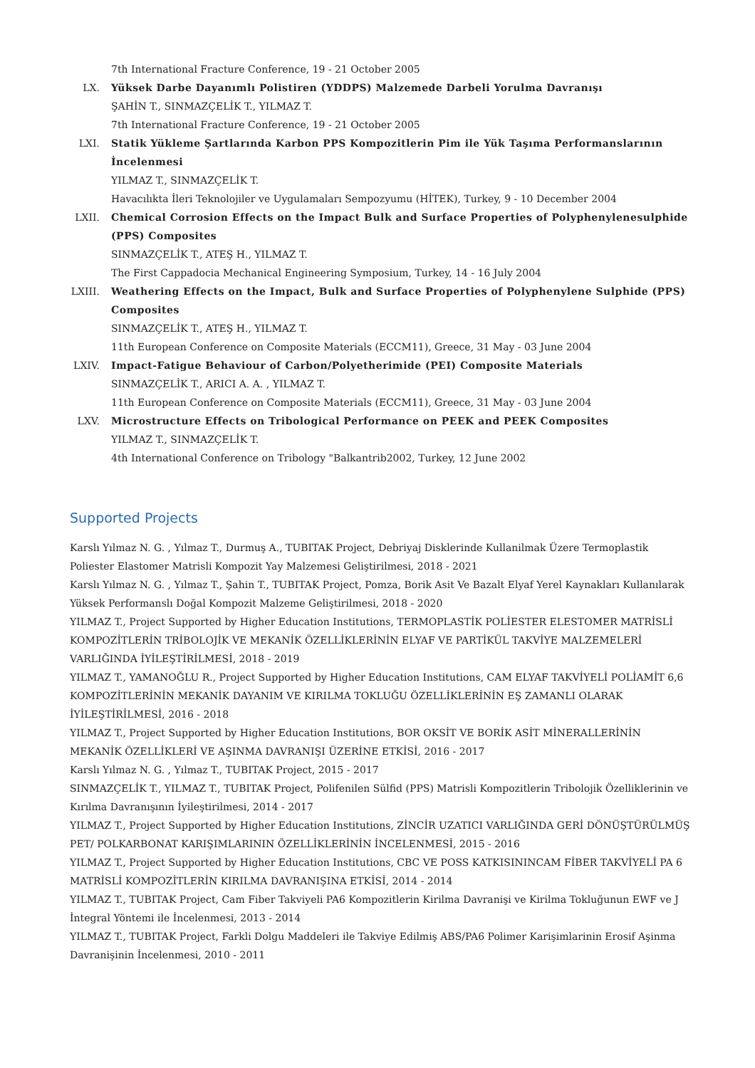7th International Fracture Conference, 19 - 21 October 2005
LX. Yüksek Darbe Dayanımlı Polistiren (YDDPS) Malzemede Darbeli Yorulma Davranışı
ŞAHİN T., SINMAZÇELİK T., YILMAZ T.
7th International Fracture Conference, 19 - 21 October 2005
LXI. Statik Yükleme Şartlarında Karbon PPS Kompozitlerin Pim ile Yük Taşıma Performanslarının İncelenmesi
YILMAZ T., SINMAZÇELİK T.
Havacılıkta İleri Teknolojiler ve Uygulamaları Sempozyumu (HİTEK), Turkey, 9 - 10 December 2004
LXII. Chemical Corrosion Effects on the Impact Bulk and Surface Properties of Polyphenylenesulphide (PPS) Composites
SINMAZÇELİK T., ATEŞ H., YILMAZ T.
The First Cappadocia Mechanical Engineering Symposium, Turkey, 14 - 16 July 2004
LXIII.
Weathering Effects on the Impact, Bulk and Surface Properties of Polyphenylene Sulphide (PPS) Composites
SINMAZÇELİK T., ATEŞ H., YILMAZ T.
11th European Conference on Composite Materials (ECCM11), Greece, 31 May - 03 June 2004
LXIV. Impact-Fatigue Behaviour of Carbon/Polyetherimide (PEI) Composite Materials
SINMAZÇELİK T., ARICI A. A. , YILMAZ T.
11th European Conference on Composite Materials (ECCM11), Greece, 31 May - 03 June 2004
LXV. Microstructure Effects on Tribological Performance on PEEK and PEEK Composites
YILMAZ T., SINMAZÇELİK T.
4th International Conference on Tribology "Balkantrib2002, Turkey, 12 June 2002
Supported Projects
Karslı Yılmaz N. G. , Yılmaz T., Durmuş A., TUBITAK Project, Debriyaj Disklerinde Kullanilmak Üzere Termoplastik Poliester Elastomer Matrisli Kompozit Yay Malzemesi Geliştirilmesi, 2018 - 2021
Karslı Yılmaz N. G. , Yılmaz T., Şahin T., TUBITAK Project, Pomza, Borik Asit Ve Bazalt Elyaf Yerel Kaynakları Kullanılarak Yüksek Performanslı Doğal Kompozit Malzeme Geliştirilmesi, 2018 - 2020
YILMAZ T., Project Supported by Higher Education Institutions, TERMOPLASTİK POLİESTER ELESTOMER MATRİSLİ KOMPOZİTLERİN TRİBOLOJİK VE MEKANİK ÖZELLİKLERİNİN ELYAF VE PARTİKÜL TAKVİYE MALZEMELERİ VARLIĞINDA İYİLEŞTİRİLMESİ, 2018 - 2019
YILMAZ T., YAMANOĞLU R., Project Supported by Higher Education Institutions, CAM ELYAF TAKVİYELİ POLİAMİT 6,6 KOMPOZİTLERİNİN MEKANİK DAYANIM VE KIRILMA TOKLUĞU ÖZELLİKLERİNİN EŞ ZAMANLI OLARAK İYİLEŞTİRİLMESİ, 2016 - 2018
YILMAZ T., Project Supported by Higher Education Institutions, BOR OKSİT VE BORİK ASİT MİNERALLERİNİN MEKANİK ÖZELLİKLERİ VE AŞINMA DAVRANIŞI ÜZERİNE ETKİSİ, 2016 - 2017
Karslı Yılmaz N. G. , Yılmaz T., TUBITAK Project, 2015 - 2017
SINMAZÇELİK T., YILMAZ T., TUBITAK Project, Polifenilen Sülfid (PPS) Matrisli Kompozitlerin Tribolojik Özelliklerinin ve Kırılma Davranışının İyileştirilmesi, 2014 - 2017
YILMAZ T., Project Supported by Higher Education Institutions, ZİNCİR UZATICI VARLIĞINDA GERİ DÖNÜŞTÜRÜLMÜŞ PET/ POLKARBONAT KARIŞIMLARININ ÖZELLİKLERİNİN İNCELENMESİ, 2015 - 2016
YILMAZ T., Project Supported by Higher Education Institutions, CBC VE POSS KATKISININCAM FİBER TAKVİYELİ PA 6 MATRİSLİ KOMPOZİTLERİN KIRILMA DAVRANIŞINA ETKİSİ, 2014 - 2014
YILMAZ T., TUBITAK Project, Cam Fiber Takviyeli PA6 Kompozitlerin Kirilma Davranişi ve Kirilma Tokluğunun EWF ve J İntegral Yöntemi ile İncelenmesi, 2013 - 2014
YILMAZ T., TUBITAK Project, Farkli Dolgu Maddeleri ile Takviye Edilmiş ABS/PA6 Polimer Karişimlarinin Erosif Aşinma Davranişinin İncelenmesi, 2010 - 2011